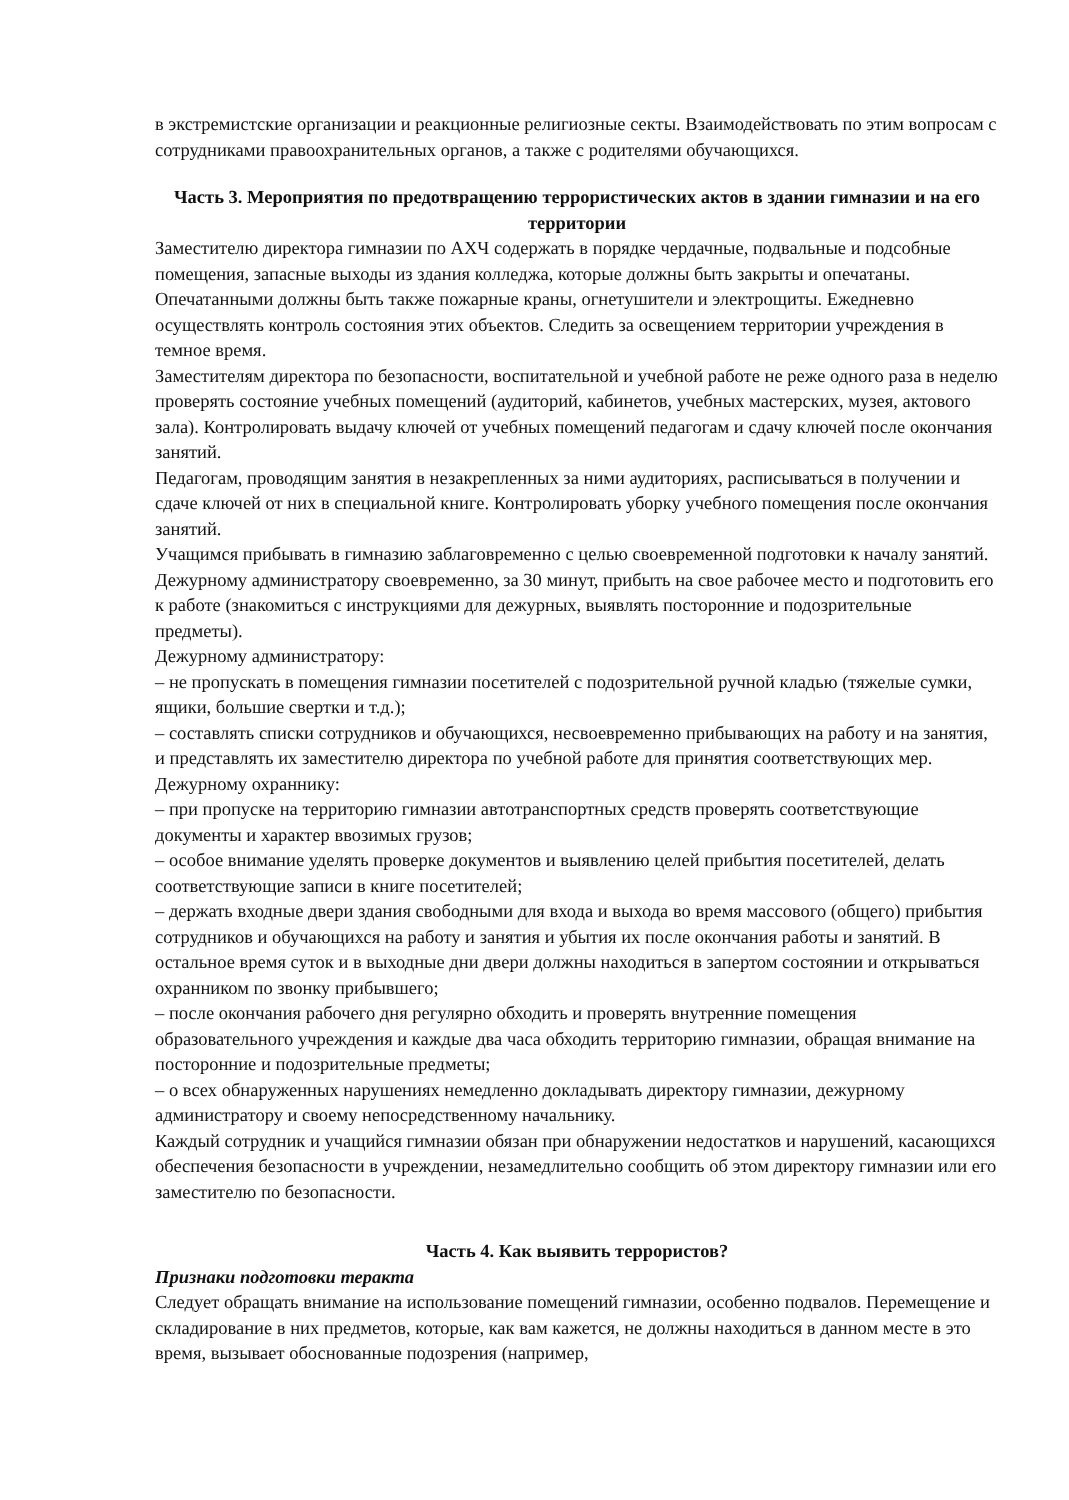в экстремистские организации и реакционные религиозные секты. Взаимодействовать по этим вопросам с сотрудниками правоохранительных органов, а также с родителями обучающихся.
Часть 3. Мероприятия по предотвращению террористических актов в здании гимназии и на его территории
Заместителю директора гимназии по АХЧ содержать в порядке чердачные, подвальные и подсобные помещения, запасные выходы из здания колледжа, которые должны быть закрыты и опечатаны. Опечатанными должны быть также пожарные краны, огнетушители и электрощиты. Ежедневно осуществлять контроль состояния этих объектов. Следить за освещением территории учреждения в темное время.
Заместителям директора по безопасности, воспитательной и учебной работе не реже одного раза в неделю проверять состояние учебных помещений (аудиторий, кабинетов, учебных мастерских, музея, актового зала). Контролировать выдачу ключей от учебных помещений педагогам и сдачу ключей после окончания занятий.
Педагогам, проводящим занятия в незакрепленных за ними аудиториях, расписываться в получении и сдаче ключей от них в специальной книге. Контролировать уборку учебного помещения после окончания занятий.
Учащимся прибывать в гимназию заблаговременно с целью своевременной подготовки к началу занятий. Дежурному администратору своевременно, за 30 минут, прибыть на свое рабочее место и подготовить его к работе (знакомиться с инструкциями для дежурных, выявлять посторонние и подозрительные предметы).
Дежурному администратору:
– не пропускать в помещения гимназии посетителей с подозрительной ручной кладью (тяжелые сумки, ящики, большие свертки и т.д.);
– составлять списки сотрудников и обучающихся, несвоевременно прибывающих на работу и на занятия, и представлять их заместителю директора по учебной работе для принятия соответствующих мер.
Дежурному охраннику:
– при пропуске на территорию гимназии автотранспортных средств проверять соответствующие документы и характер ввозимых грузов;
– особое внимание уделять проверке документов и выявлению целей прибытия посетителей, делать соответствующие записи в книге посетителей;
– держать входные двери здания свободными для входа и выхода во время массового (общего) прибытия сотрудников и обучающихся на работу и занятия и убытия их после окончания работы и занятий. В остальное время суток и в выходные дни двери должны находиться в запертом состоянии и открываться охранником по звонку прибывшего;
– после окончания рабочего дня регулярно обходить и проверять внутренние помещения образовательного учреждения и каждые два часа обходить территорию гимназии, обращая внимание на посторонние и подозрительные предметы;
– о всех обнаруженных нарушениях немедленно докладывать директору гимназии, дежурному администратору и своему непосредственному начальнику.
Каждый сотрудник и учащийся гимназии обязан при обнаружении недостатков и нарушений, касающихся обеспечения безопасности в учреждении, незамедлительно сообщить об этом директору гимназии или его заместителю по безопасности.
Часть 4. Как выявить террористов?
Признаки подготовки теракта
Следует обращать внимание на использование помещений гимназии, особенно подвалов. Перемещение и складирование в них предметов, которые, как вам кажется, не должны находиться в данном месте в это время, вызывает обоснованные подозрения (например,